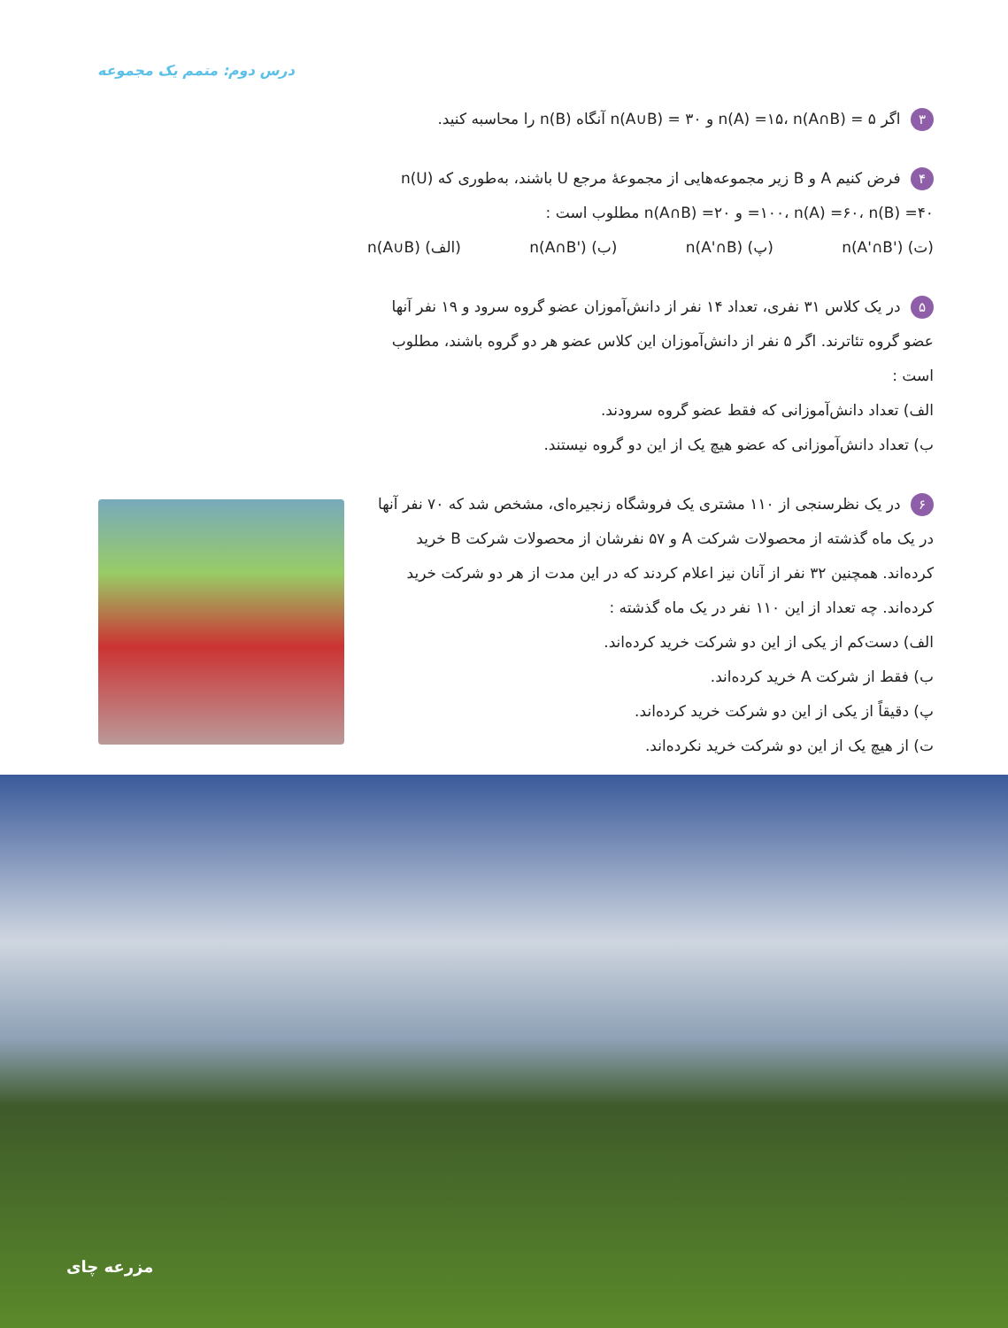درس دوم: متمم یک مجموعه
۳ اگر n(A) =۱۵، n(A∩B) = ۵ و n(A∪B) = ۳۰ آنگاه n(B) را محاسبه کنید.
۴ فرض کنیم A و B زیر مجموعه‌هایی از مجموعهٔ مرجع U باشند، به‌طوری که n(U) =۱۰۰، n(A) =۶۰، n(B) =۴۰ و n(A∩B) =۲۰ مطلوب است :
(ت) n(A'∩B') (پ) n(A'∩B) (ب) n(A∩B') (الف) n(A∪B)
۵ در یک کلاس ۳۱ نفری، تعداد ۱۴ نفر از دانش‌آموزان عضو گروه سرود و ۱۹ نفر آنها عضو گروه تئاترند. اگر ۵ نفر از دانش‌آموزان این کلاس عضو هر دو گروه باشند، مطلوب است :
الف) تعداد دانش‌آموزانی که فقط عضو گروه سرودند.
ب) تعداد دانش‌آموزانی که عضو هیچ یک از این دو گروه نیستند.
۶ در یک نظرسنجی از ۱۱۰ مشتری یک فروشگاه زنجیره‌ای، مشخص شد که ۷۰ نفر آنها در یک ماه گذشته از محصولات شرکت A و ۵۷ نفرشان از محصولات شرکت B خرید کرده‌اند. همچنین ۳۲ نفر از آنان نیز اعلام کردند که در این مدت از هر دو شرکت خرید کرده‌اند. چه تعداد از این ۱۱۰ نفر در یک ماه گذشته :
الف) دست‌کم از یکی از این دو شرکت خرید کرده‌اند.
ب) فقط از شرکت A خرید کرده‌اند.
پ) دقیقاً از یکی از این دو شرکت خرید کرده‌اند.
ت) از هیچ یک از این دو شرکت خرید نکرده‌اند.
مزرعه چای